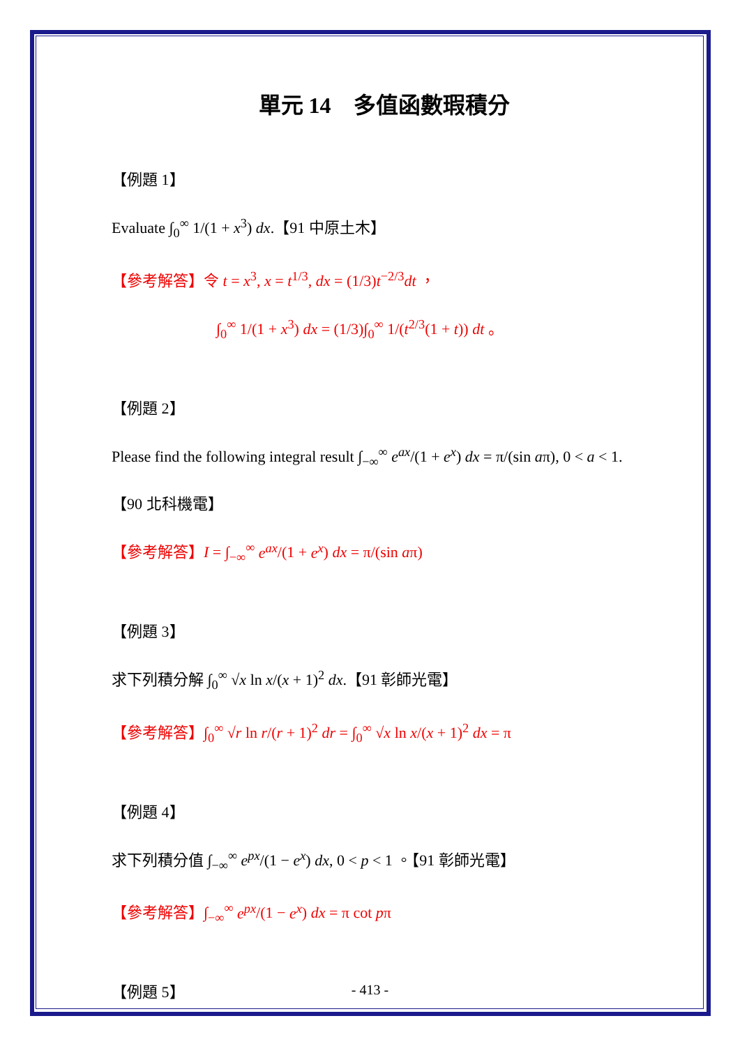單元 14　多值函數瑕積分
【例題 1】
Evaluate ∫<sub>0</sub><sup>∞</sup> 1/(1 + x<sup>3</sup>) dx.【91 中原土木】
【參考解答】令 t = x<sup>3</sup>, x = t<sup>1/3</sup>, dx = (1/3)t<sup>−2/3</sup>dt ，
∫<sub>0</sub><sup>∞</sup> 1/(1 + x<sup>3</sup>) dx = (1/3)∫<sub>0</sub><sup>∞</sup> 1/(t<sup>2/3</sup>(1 + t)) dt 。
【例題 2】
Please find the following integral result ∫<sub>−∞</sub><sup>∞</sup> e<sup>ax</sup>/(1 + e<sup>x</sup>) dx = π/(sin aπ), 0 < a < 1.
【90 北科機電】
【參考解答】I = ∫<sub>−∞</sub><sup>∞</sup> e<sup>ax</sup>/(1 + e<sup>x</sup>) dx = π/(sin aπ)
【例題 3】
求下列積分解 ∫<sub>0</sub><sup>∞</sup> √x ln x/(x + 1)<sup>2</sup> dx.【91 彰師光電】
【參考解答】∫<sub>0</sub><sup>∞</sup> √r ln r/(r + 1)<sup>2</sup> dr = ∫<sub>0</sub><sup>∞</sup> √x ln x/(x + 1)<sup>2</sup> dx = π
【例題 4】
求下列積分值 ∫<sub>−∞</sub><sup>∞</sup> e<sup>px</sup>/(1 − e<sup>x</sup>) dx, 0 < p < 1 。【91 彰師光電】
【參考解答】∫<sub>−∞</sub><sup>∞</sup> e<sup>px</sup>/(1 − e<sup>x</sup>) dx = π cot pπ
【例題 5】
- 413 -